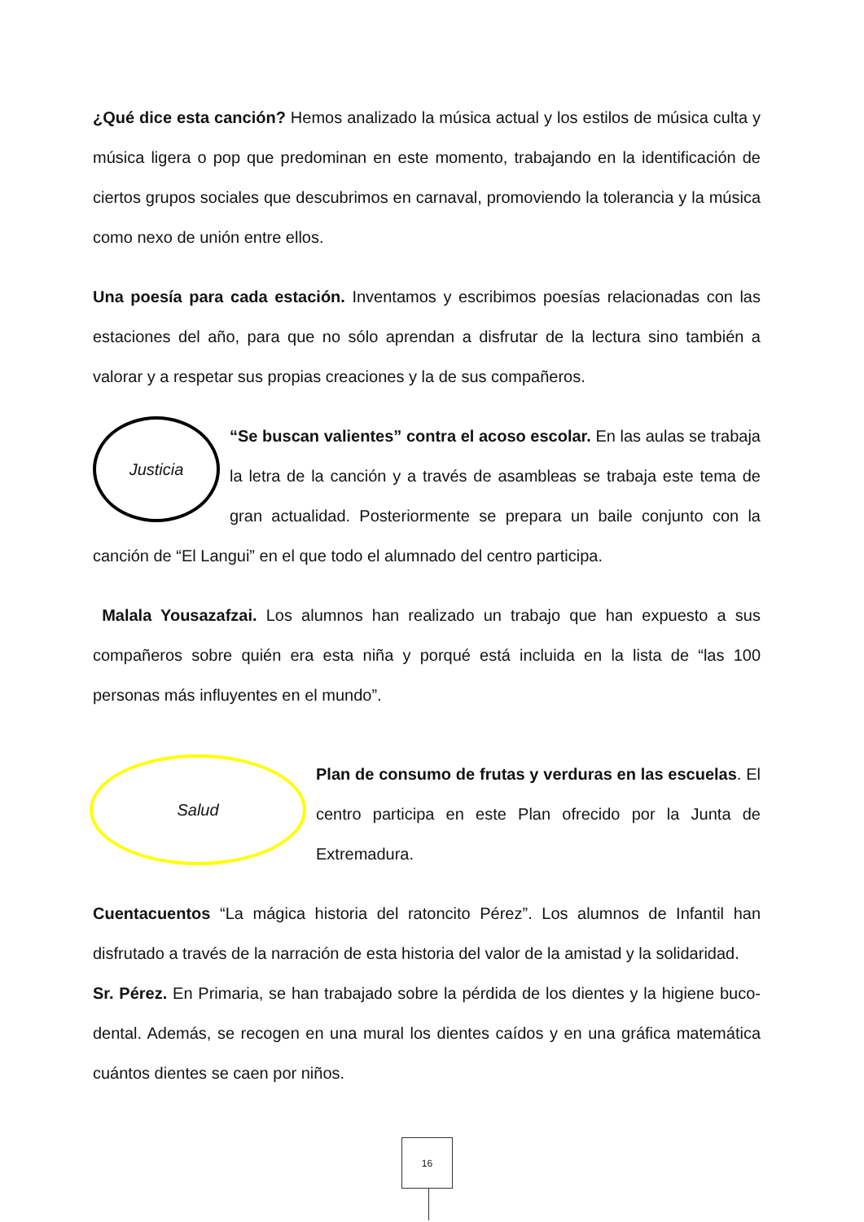¿Qué dice esta canción? Hemos analizado la música actual y los estilos de música culta y música ligera o pop que predominan en este momento, trabajando en la identificación de ciertos grupos sociales que descubrimos en carnaval, promoviendo la tolerancia y la música como nexo de unión entre ellos.
Una poesía para cada estación. Inventamos y escribimos poesías relacionadas con las estaciones del año, para que no sólo aprendan a disfrutar de la lectura sino también a valorar y a respetar sus propias creaciones y la de sus compañeros.
Justicia
“Se buscan valientes” contra el acoso escolar. En las aulas se trabaja la letra de la canción y a través de asambleas se trabaja este tema de gran actualidad. Posteriormente se prepara un baile conjunto con la canción de “El Langui” en el que todo el alumnado del centro participa.
Malala Yousazafzai. Los alumnos han realizado un trabajo que han expuesto a sus compañeros sobre quién era esta niña y porqué está incluida en la lista de “las 100 personas más influyentes en el mundo”.
Salud
Plan de consumo de frutas y verduras en las escuelas. El centro participa en este Plan ofrecido por la Junta de Extremadura.
Cuentacuentos “La mágica historia del ratoncito Pérez”. Los alumnos de Infantil han disfrutado a través de la narración de esta historia del valor de la amistad y la solidaridad.
Sr. Pérez. En Primaria, se han trabajado sobre la pérdida de los dientes y la higiene buco-dental. Además, se recogen en una mural los dientes caídos y en una gráfica matemática cuántos dientes se caen por niños.
16